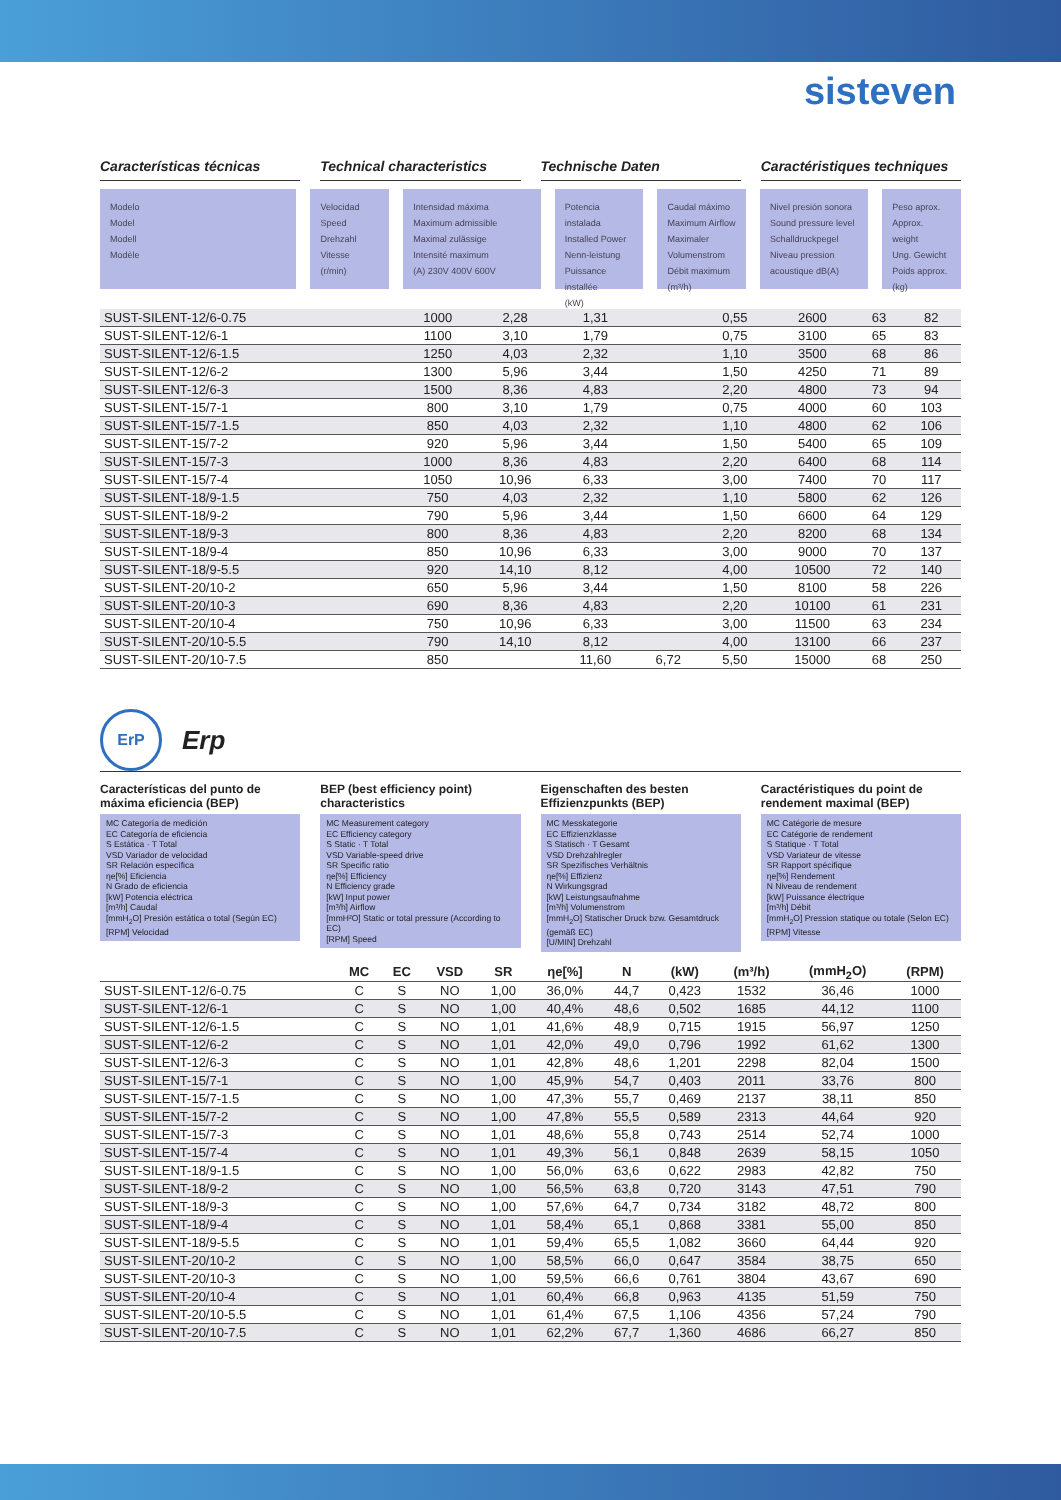sisteven
Características técnicas Technical characteristics Technische Daten Caractéristiques techniques
Modelo
Model
Modell
Modèle
Velocidad
Speed
Drehzahl
Vitesse
(r/min)
Intensidad máxima
Maximum admissible
Maximal zulässige
Intensité maximum
(A) 230V 400V 600V
Potencia instalada
Installed Power
Nenn-leistung
Puissance installée
(kW)
Caudal máximo
Maximum Airflow
Maximaler Volumenstrom
Débit maximum (m³/h)
Nivel presión sonora
Sound pressure level
Schalldruckpegel
Niveau pression acoustique dB(A)
Peso aprox.
Approx. weight
Ung. Gewicht
Poids approx. (kg)
| SUST-SILENT-12/6-0.75 | 1000 | 2,28 | 1,31 | | 0,55 | 2600 | 63 | 82 |
| SUST-SILENT-12/6-1 | 1100 | 3,10 | 1,79 | | 0,75 | 3100 | 65 | 83 |
| SUST-SILENT-12/6-1.5 | 1250 | 4,03 | 2,32 | | 1,10 | 3500 | 68 | 86 |
| SUST-SILENT-12/6-2 | 1300 | 5,96 | 3,44 | | 1,50 | 4250 | 71 | 89 |
| SUST-SILENT-12/6-3 | 1500 | 8,36 | 4,83 | | 2,20 | 4800 | 73 | 94 |
| SUST-SILENT-15/7-1 | 800 | 3,10 | 1,79 | | 0,75 | 4000 | 60 | 103 |
| SUST-SILENT-15/7-1.5 | 850 | 4,03 | 2,32 | | 1,10 | 4800 | 62 | 106 |
| SUST-SILENT-15/7-2 | 920 | 5,96 | 3,44 | | 1,50 | 5400 | 65 | 109 |
| SUST-SILENT-15/7-3 | 1000 | 8,36 | 4,83 | | 2,20 | 6400 | 68 | 114 |
| SUST-SILENT-15/7-4 | 1050 | 10,96 | 6,33 | | 3,00 | 7400 | 70 | 117 |
| SUST-SILENT-18/9-1.5 | 750 | 4,03 | 2,32 | | 1,10 | 5800 | 62 | 126 |
| SUST-SILENT-18/9-2 | 790 | 5,96 | 3,44 | | 1,50 | 6600 | 64 | 129 |
| SUST-SILENT-18/9-3 | 800 | 8,36 | 4,83 | | 2,20 | 8200 | 68 | 134 |
| SUST-SILENT-18/9-4 | 850 | 10,96 | 6,33 | | 3,00 | 9000 | 70 | 137 |
| SUST-SILENT-18/9-5.5 | 920 | 14,10 | 8,12 | | 4,00 | 10500 | 72 | 140 |
| SUST-SILENT-20/10-2 | 650 | 5,96 | 3,44 | | 1,50 | 8100 | 58 | 226 |
| SUST-SILENT-20/10-3 | 690 | 8,36 | 4,83 | | 2,20 | 10100 | 61 | 231 |
| SUST-SILENT-20/10-4 | 750 | 10,96 | 6,33 | | 3,00 | 11500 | 63 | 234 |
| SUST-SILENT-20/10-5.5 | 790 | 14,10 | 8,12 | | 4,00 | 13100 | 66 | 237 |
| SUST-SILENT-20/10-7.5 | 850 | | 11,60 | 6,72 | 5,50 | 15000 | 68 | 250 |
ErP
Erp
Características del punto de máxima eficiencia (BEP)
MC Categoría de medición
EC Categoría de eficiencia
S Estática · T Total
VSD Variador de velocidad
SR Relación específica
ηe[%] Eficiencia
N Grado de eficiencia
[kW] Potencia eléctrica
[m³/h] Caudal
[mmH<sub>2</sub>O] Presión estática o total (Según EC)
[RPM] Velocidad
BEP (best efficiency point) characteristics
MC Measurement category
EC Efficiency category
S Static · T Total
VSD Variable-speed drive
SR Specific ratio
ηe[%] Efficiency
N Efficiency grade
[kW] Input power
[m³/h] Airflow
[mmH²O] Static or total pressure (According to EC)
[RPM] Speed
Eigenschaften des besten Effizienzpunkts (BEP)
MC Messkategorie
EC Effizienzklasse
S Statisch · T Gesamt
VSD Drehzahlregler
SR Spezifisches Verhältnis
ηe[%] Effizienz
N Wirkungsgrad
[kW] Leistungsaufnahme
[m³/h] Volumenstrom
[mmH<sub>2</sub>O] Statischer Druck bzw. Gesamtdruck (gemäß EC)
[U/MIN] Drehzahl
Caractéristiques du point de rendement maximal (BEP)
MC Catégorie de mesure
EC Catégorie de rendement
S Statique · T Total
VSD Variateur de vitesse
SR Rapport spécifique
ηe[%] Rendement
N Niveau de rendement
[kW] Puissance électrique
[m³/h] Débit
[mmH<sub>2</sub>O] Pression statique ou totale (Selon EC)
[RPM] Vitesse
| | MC | EC | VSD | SR | ηe[%] | N | (kW) | (m³/h) | (mmH<sub>2</sub>O) | (RPM) |
| --- | --- | --- | --- | --- | --- | --- | --- | --- | --- | --- |
| SUST-SILENT-12/6-0.75 | C | S | NO | 1,00 | 36,0% | 44,7 | 0,423 | 1532 | 36,46 | 1000 |
| SUST-SILENT-12/6-1 | C | S | NO | 1,00 | 40,4% | 48,6 | 0,502 | 1685 | 44,12 | 1100 |
| SUST-SILENT-12/6-1.5 | C | S | NO | 1,01 | 41,6% | 48,9 | 0,715 | 1915 | 56,97 | 1250 |
| SUST-SILENT-12/6-2 | C | S | NO | 1,01 | 42,0% | 49,0 | 0,796 | 1992 | 61,62 | 1300 |
| SUST-SILENT-12/6-3 | C | S | NO | 1,01 | 42,8% | 48,6 | 1,201 | 2298 | 82,04 | 1500 |
| SUST-SILENT-15/7-1 | C | S | NO | 1,00 | 45,9% | 54,7 | 0,403 | 2011 | 33,76 | 800 |
| SUST-SILENT-15/7-1.5 | C | S | NO | 1,00 | 47,3% | 55,7 | 0,469 | 2137 | 38,11 | 850 |
| SUST-SILENT-15/7-2 | C | S | NO | 1,00 | 47,8% | 55,5 | 0,589 | 2313 | 44,64 | 920 |
| SUST-SILENT-15/7-3 | C | S | NO | 1,01 | 48,6% | 55,8 | 0,743 | 2514 | 52,74 | 1000 |
| SUST-SILENT-15/7-4 | C | S | NO | 1,01 | 49,3% | 56,1 | 0,848 | 2639 | 58,15 | 1050 |
| SUST-SILENT-18/9-1.5 | C | S | NO | 1,00 | 56,0% | 63,6 | 0,622 | 2983 | 42,82 | 750 |
| SUST-SILENT-18/9-2 | C | S | NO | 1,00 | 56,5% | 63,8 | 0,720 | 3143 | 47,51 | 790 |
| SUST-SILENT-18/9-3 | C | S | NO | 1,00 | 57,6% | 64,7 | 0,734 | 3182 | 48,72 | 800 |
| SUST-SILENT-18/9-4 | C | S | NO | 1,01 | 58,4% | 65,1 | 0,868 | 3381 | 55,00 | 850 |
| SUST-SILENT-18/9-5.5 | C | S | NO | 1,01 | 59,4% | 65,5 | 1,082 | 3660 | 64,44 | 920 |
| SUST-SILENT-20/10-2 | C | S | NO | 1,00 | 58,5% | 66,0 | 0,647 | 3584 | 38,75 | 650 |
| SUST-SILENT-20/10-3 | C | S | NO | 1,00 | 59,5% | 66,6 | 0,761 | 3804 | 43,67 | 690 |
| SUST-SILENT-20/10-4 | C | S | NO | 1,01 | 60,4% | 66,8 | 0,963 | 4135 | 51,59 | 750 |
| SUST-SILENT-20/10-5.5 | C | S | NO | 1,01 | 61,4% | 67,5 | 1,106 | 4356 | 57,24 | 790 |
| SUST-SILENT-20/10-7.5 | C | S | NO | 1,01 | 62,2% | 67,7 | 1,360 | 4686 | 66,27 | 850 |